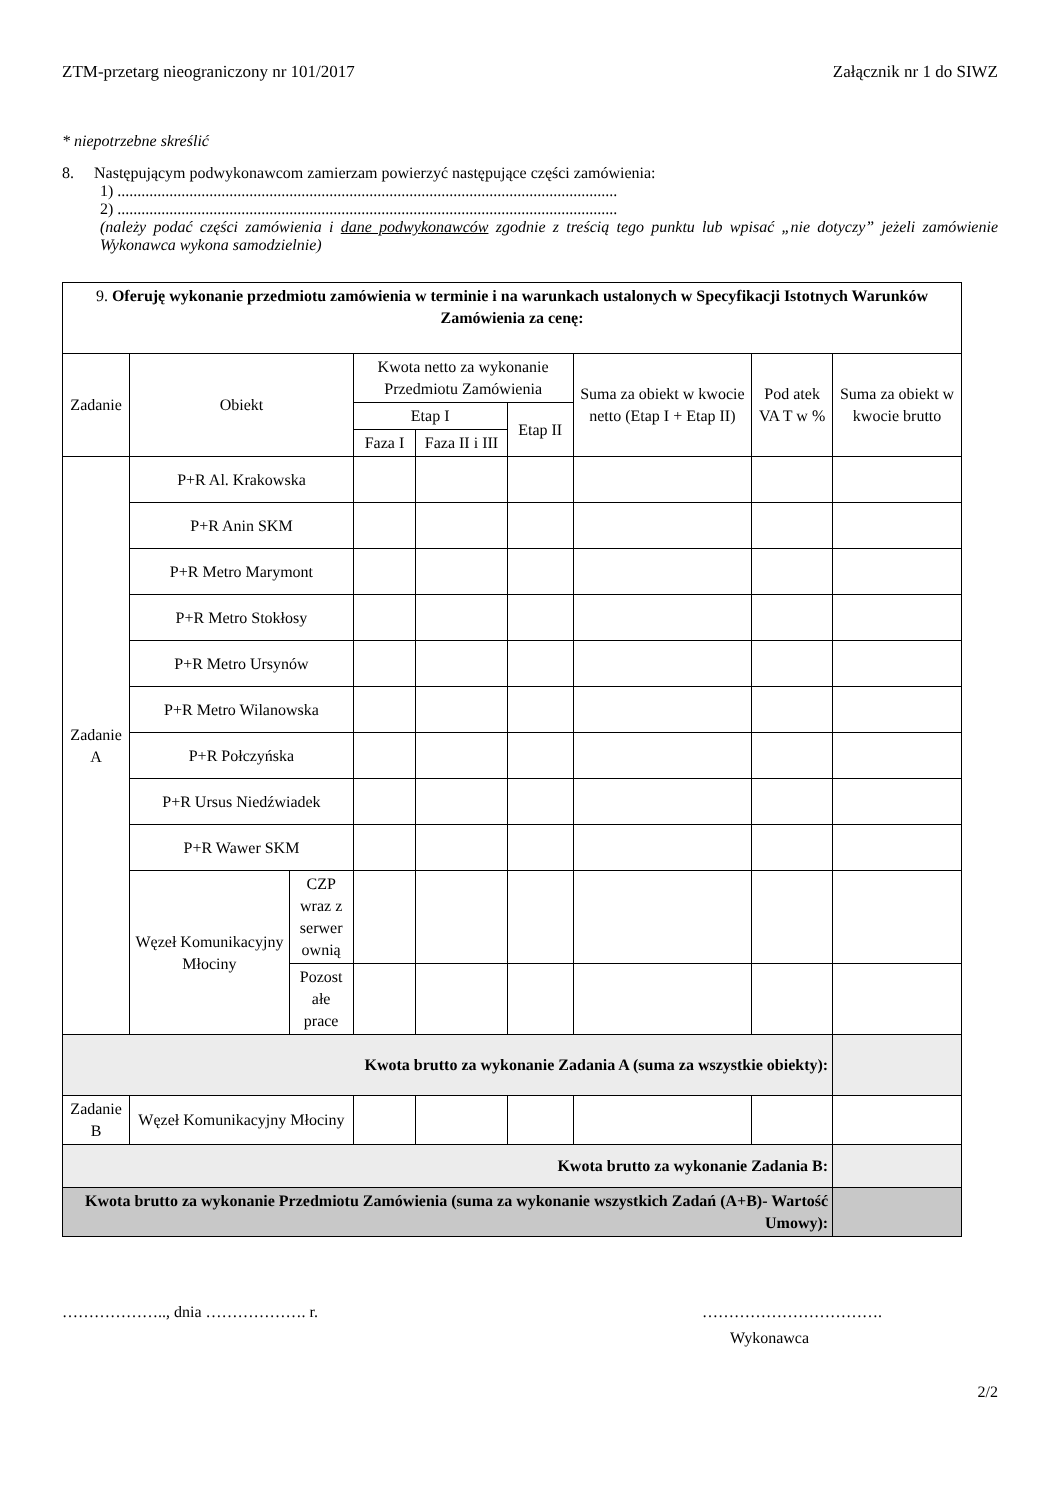ZTM-przetarg nieograniczony nr 101/2017 Załącznik nr 1 do SIWZ
* niepotrzebne skreślić
8. Następującym podwykonawcom zamierzam powierzyć następujące części zamówienia:
1) .............................................................................................................................
2) .............................................................................................................................
(należy podać części zamówienia i dane podwykonawców zgodnie z treścią tego punktu lub wpisać „nie dotyczy” jeżeli zamówienie Wykonawca wykona samodzielnie)
| 9. Oferuję wykonanie przedmiotu zamówienia w terminie i na warunkach ustalonych w Specyfikacji Istotnych Warunków Zamówienia za cenę: | | | | | | | | |
| Zadanie | Obiekt | | Kwota netto za wykonanie Przedmiotu Zamówienia | | | Suma za obiekt w kwocie netto (Etap I + Etap II) | Pod atek VA T w % | Suma za obiekt w kwocie brutto |
| | | | Etap I | | Etap II | | | |
| | | | Faza I | Faza II i III | | | | |
| Zadanie A | P+R Al. Krakowska | | | | | | | |
| | P+R Anin SKM | | | | | | | |
| | P+R Metro Marymont | | | | | | | |
| | P+R Metro Stokłosy | | | | | | | |
| | P+R Metro Ursynów | | | | | | | |
| | P+R Metro Wilanowska | | | | | | | |
| | P+R Połczyńska | | | | | | | |
| | P+R Ursus Niedźwiadek | | | | | | | |
| | P+R Wawer SKM | | | | | | | |
| | Węzeł Komunikacyjny Młociny | CZP wraz z serwer ownią | | | | | | |
| | | Pozost ałe prace | | | | | | |
| Kwota brutto za wykonanie Zadania A (suma za wszystkie obiekty): | | | | | | | | |
| Zadanie B | Węzeł Komunikacyjny Młociny | | | | | | | |
| Kwota brutto za wykonanie Zadania B: | | | | | | | | |
| Kwota brutto za wykonanie Przedmiotu Zamówienia (suma za wykonanie wszystkich Zadań (A+B)- Wartość Umowy): | | | | | | | | |
……………….., dnia ………………. r. …………………………….
Wykonawca
2/2